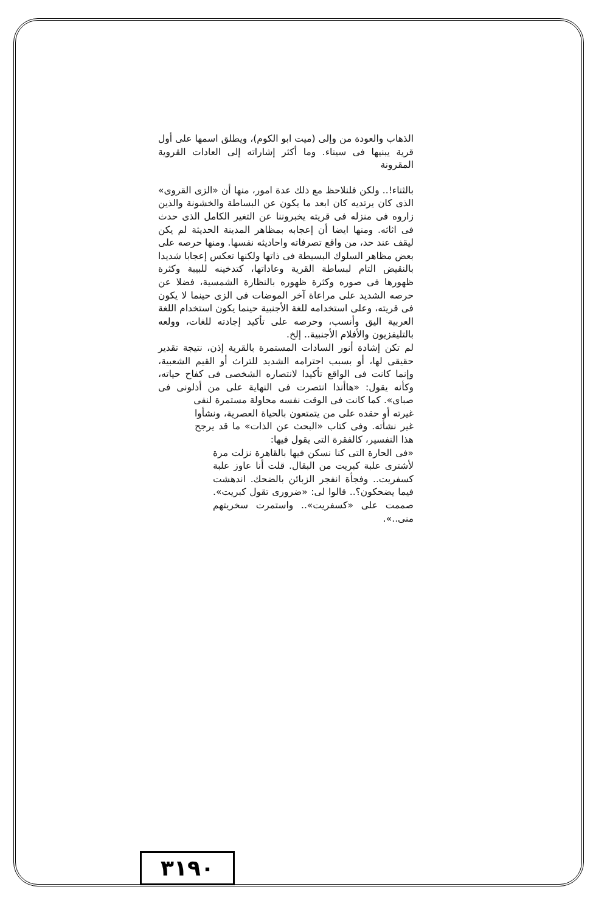الذهاب والعودة من وإلى (ميت ابو الكوم)، ويطلق اسمها على أول قرية يبنيها فى سيناء. وما أكثر إشاراته إلى العادات القروية المقرونة
بالثناء!.. ولكن فلنلاحظ مع ذلك عدة امور، منها أن «الزى القروى» الذى كان يرتديه كان ابعد ما يكون عن البساطة والخشونة والذين زاروه فى منزله فى قريته يخبروننا عن التغير الكامل الذى حدث فى اثاثه. ومنها ايضا أن إعجابه بمظاهر المدينة الحديثة لم يكن ليقف عند حد، من واقع تصرفاته واحاديثه نفسها. ومنها حرصه على بعض مظاهر السلوك البسيطة فى ذاتها ولكنها تعكس إعجابا شديدا بالنقيض التام لبساطة القرية وعاداتها، كتدخينه للبيبة وكثرة ظهورها فى صوره وكثرة ظهوره بالنظارة الشمسية، فضلا عن حرصه الشديد على مراعاة آخر الموضات فى الزى حينما لا يكون فى قريته، وعلى استخدامه للغة الأجنبية حينما يكون استخدام اللغة العربية اليق وأنسب، وحرصه على تأكيد إجادته للغات، وولعه بالتليفزيون والأفلام الأجنبية.. إلخ.
لم تكن إشادة أنور السادات المستمرة بالقرية إذن، نتيجة تقدير حقيقى لها، أو بسبب احترامه الشديد للتراث أو القيم الشعبية، وإنما كانت فى الواقع تأكيدا لانتصاره الشخصى فى كفاح حياته، وكأنه يقول: «هاأنذا انتصرت فى النهاية على من أذلونى فى صباى». كما كانت فى الوقت نفسه محاولة مستمرة لنفى
غيرته أو حقده على من يتمتعون بالحياة العصرية، ونشأوا غير نشأته. وفى كتاب «البحث عن الذات» ما قد يرجح هذا التفسير، كالفقرة التى يقول فيها:
«فى الحارة التى كنا نسكن فيها بالقاهرة نزلت مرة لأشترى علبة كبريت من البقال. قلت أنا عاوز علبة كسفريت.. وفجأة انفجر الزبائن بالضحك. اندهشت فيما يضحكون؟.. قالوا لى: «ضرورى تقول كبريت». صممت على «كسفريت».. واستمرت سخريتهم منى..».
٣١٩٠